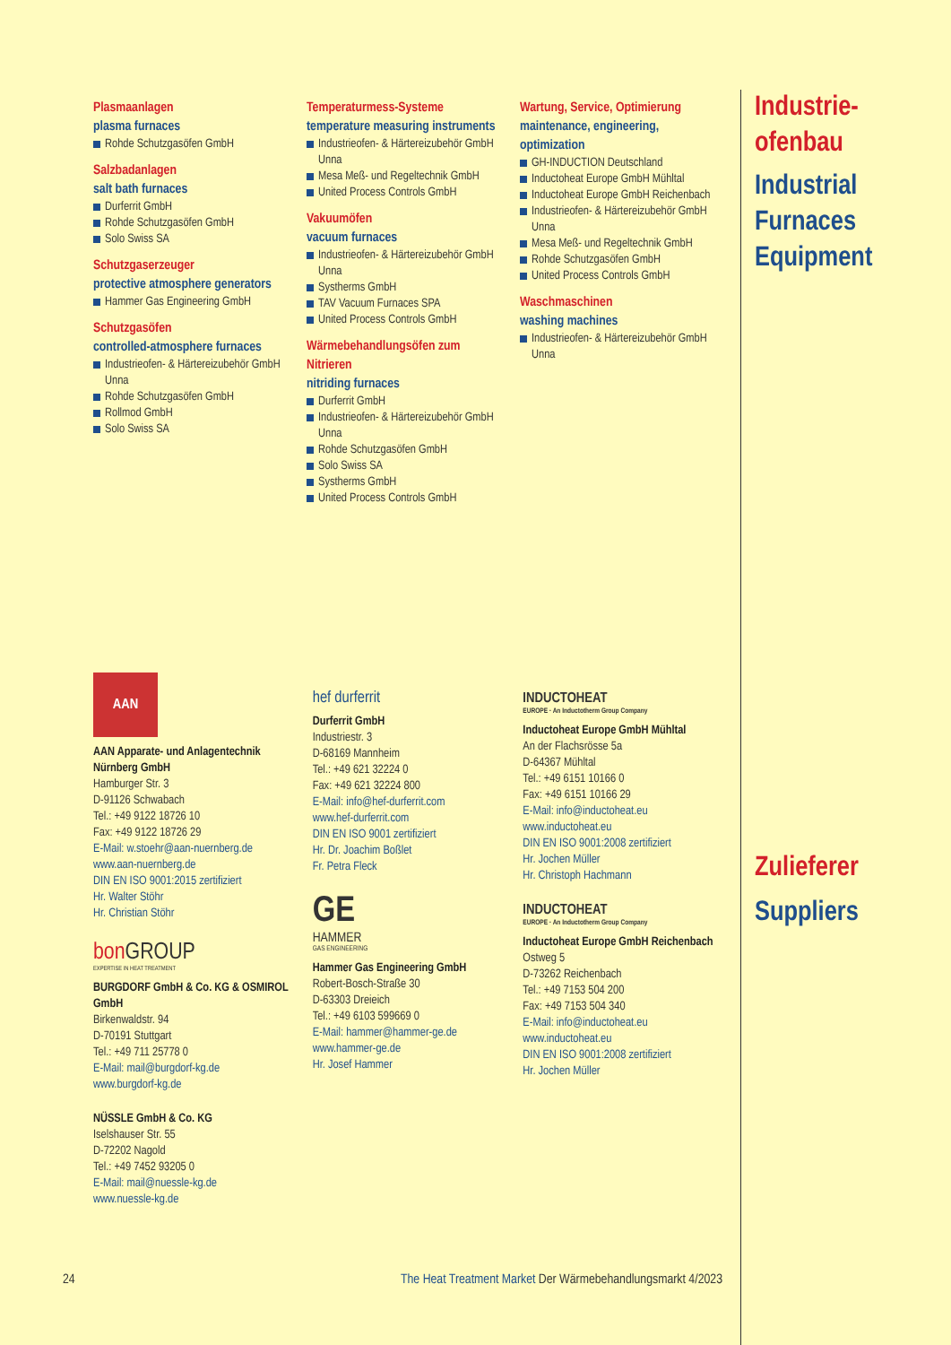Plasmaanlagen
plasma furnaces
Rohde Schutzgasöfen GmbH
Salzbadanlagen
salt bath furnaces
Durferrit GmbH
Rohde Schutzgasöfen GmbH
Solo Swiss SA
Schutzgaserzeuger
protective atmosphere generators
Hammer Gas Engineering GmbH
Schutzgasöfen
controlled-atmosphere furnaces
Industrieofen- & Härtereizubehör GmbH Unna
Rohde Schutzgasöfen GmbH
Rollmod GmbH
Solo Swiss SA
Temperaturmess-Systeme
temperature measuring instruments
Industrieofen- & Härtereizubehör GmbH Unna
Mesa Meß- und Regeltechnik GmbH
United Process Controls GmbH
Vakuumöfen
vacuum furnaces
Industrieofen- & Härtereizubehör GmbH Unna
Systherms GmbH
TAV Vacuum Furnaces SPA
United Process Controls GmbH
Wärmebehandlungsöfen zum Nitrieren
nitriding furnaces
Durferrit GmbH
Industrieofen- & Härtereizubehör GmbH Unna
Rohde Schutzgasöfen GmbH
Solo Swiss SA
Systherms GmbH
United Process Controls GmbH
Wartung, Service, Optimierung
maintenance, engineering, optimization
GH-INDUCTION Deutschland
Inductoheat Europe GmbH Mühltal
Inductoheat Europe GmbH Reichenbach
Industrieofen- & Härtereizubehör GmbH Unna
Mesa Meß- und Regeltechnik GmbH
Rohde Schutzgasöfen GmbH
United Process Controls GmbH
Waschmaschinen
washing machines
Industrieofen- & Härtereizubehör GmbH Unna
Industrie-
ofenbau
Industrial
Furnaces
Equipment
Zulieferer
Suppliers
AAN
AAN Apparate- und Anlagentechnik Nürnberg GmbH
Hamburger Str. 3
D-91126 Schwabach
Tel.: +49 9122 18726 10
Fax: +49 9122 18726 29
E-Mail: w.stoehr@aan-nuernberg.de
www.aan-nuernberg.de
DIN EN ISO 9001:2015 zertifiziert
Hr. Walter Stöhr
Hr. Christian Stöhr
bon GROUP
EXPERTISE IN HEAT TREATMENT
BURGDORF GmbH & Co. KG & OSMIROL GmbH
Birkenwaldstr. 94
D-70191 Stuttgart
Tel.: +49 711 25778 0
E-Mail: mail@burgdorf-kg.de
www.burgdorf-kg.de
NÜSSLE GmbH & Co. KG
Iselshauser Str. 55
D-72202 Nagold
Tel.: +49 7452 93205 0
E-Mail: mail@nuessle-kg.de
www.nuessle-kg.de
hef durferrit
Durferrit GmbH
Industriestr. 3
D-68169 Mannheim
Tel.: +49 621 32224 0
Fax: +49 621 32224 800
E-Mail: info@hef-durferrit.com
www.hef-durferrit.com
DIN EN ISO 9001 zertifiziert
Hr. Dr. Joachim Boßlet
Fr. Petra Fleck
GE
HAMMER
GAS ENGINEERING
Hammer Gas Engineering GmbH
Robert-Bosch-Straße 30
D-63303 Dreieich
Tel.: +49 6103 599669 0
E-Mail: hammer@hammer-ge.de
www.hammer-ge.de
Hr. Josef Hammer
INDUCTOHEAT
EUROPE · An Inductotherm Group Company
Inductoheat Europe GmbH Mühltal
An der Flachsrösse 5a
D-64367 Mühltal
Tel.: +49 6151 10166 0
Fax: +49 6151 10166 29
E-Mail: info@inductoheat.eu
www.inductoheat.eu
DIN EN ISO 9001:2008 zertifiziert
Hr. Jochen Müller
Hr. Christoph Hachmann
INDUCTOHEAT
EUROPE · An Inductotherm Group Company
Inductoheat Europe GmbH Reichenbach
Ostweg 5
D-73262 Reichenbach
Tel.: +49 7153 504 200
Fax: +49 7153 504 340
E-Mail: info@inductoheat.eu
www.inductoheat.eu
DIN EN ISO 9001:2008 zertifiziert
Hr. Jochen Müller
24 The Heat Treatment Market Der Wärmebehandlungsmarkt 4/2023